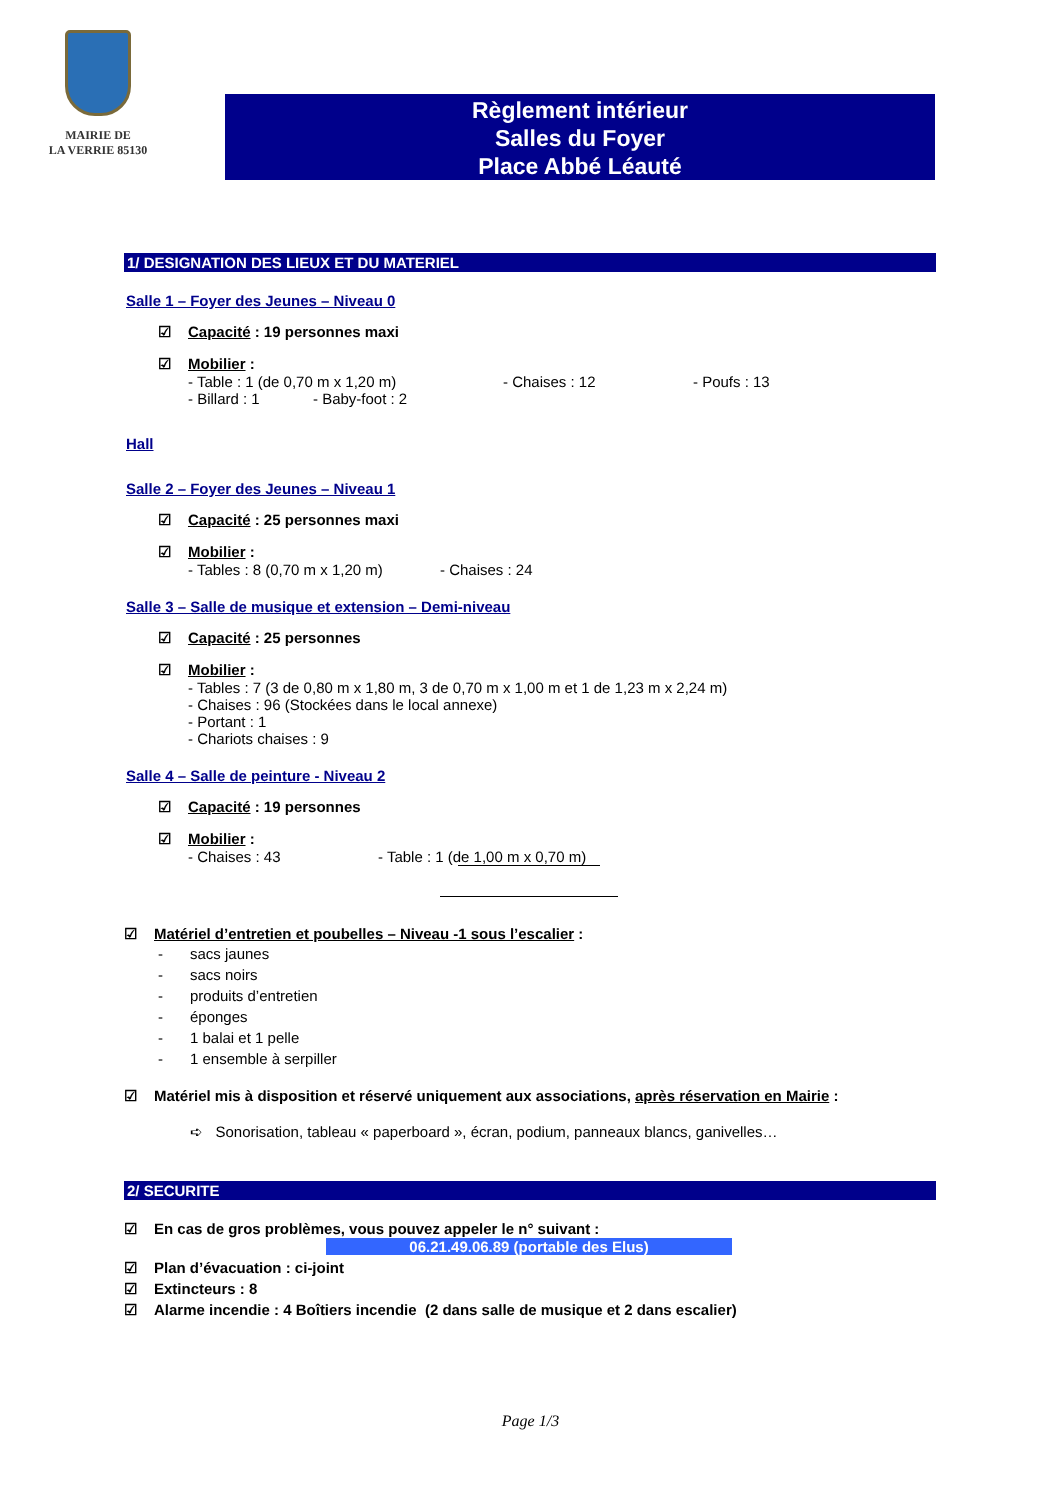MAIRIE DE
LA VERRIE 85130
Règlement intérieur
Salles du Foyer
Place Abbé Léauté
1/ DESIGNATION DES LIEUX ET DU MATERIEL
Salle 1 – Foyer des Jeunes – Niveau 0
☑ Capacité : 19 personnes maxi
☑ Mobilier :
- Table : 1 (de 0,70 m x 1,20 m) - Chaises : 12 - Poufs : 13
- Billard : 1 - Baby-foot : 2
Hall
Salle 2 – Foyer des Jeunes – Niveau 1
☑ Capacité : 25 personnes maxi
☑ Mobilier :
- Tables : 8 (0,70 m x 1,20 m) - Chaises : 24
Salle 3 – Salle de musique et extension – Demi-niveau
☑ Capacité : 25 personnes
☑ Mobilier :
- Tables : 7 (3 de 0,80 m x 1,80 m, 3 de 0,70 m x 1,00 m et 1 de 1,23 m x 2,24 m)
- Chaises : 96 (Stockées dans le local annexe)
- Portant : 1
- Chariots chaises : 9
Salle 4 – Salle de peinture - Niveau 2
☑ Capacité : 19 personnes
☑ Mobilier :
- Chaises : 43 - Table : 1 (de 1,00 m x 0,70 m)
☑ Matériel d’entretien et poubelles – Niveau -1 sous l’escalier :
- sacs jaunes
- sacs noirs
- produits d’entretien
- éponges
- 1 balai et 1 pelle
- 1 ensemble à serpiller
☑ Matériel mis à disposition et réservé uniquement aux associations, après réservation en Mairie :
➪ Sonorisation, tableau « paperboard », écran, podium, panneaux blancs, ganivelles…
2/ SECURITE
☑ En cas de gros problèmes, vous pouvez appeler le n° suivant :
06.21.49.06.89 (portable des Elus)
☑ Plan d’évacuation : ci-joint
☑ Extincteurs : 8
☑ Alarme incendie : 4 Boîtiers incendie (2 dans salle de musique et 2 dans escalier)
Page 1/3